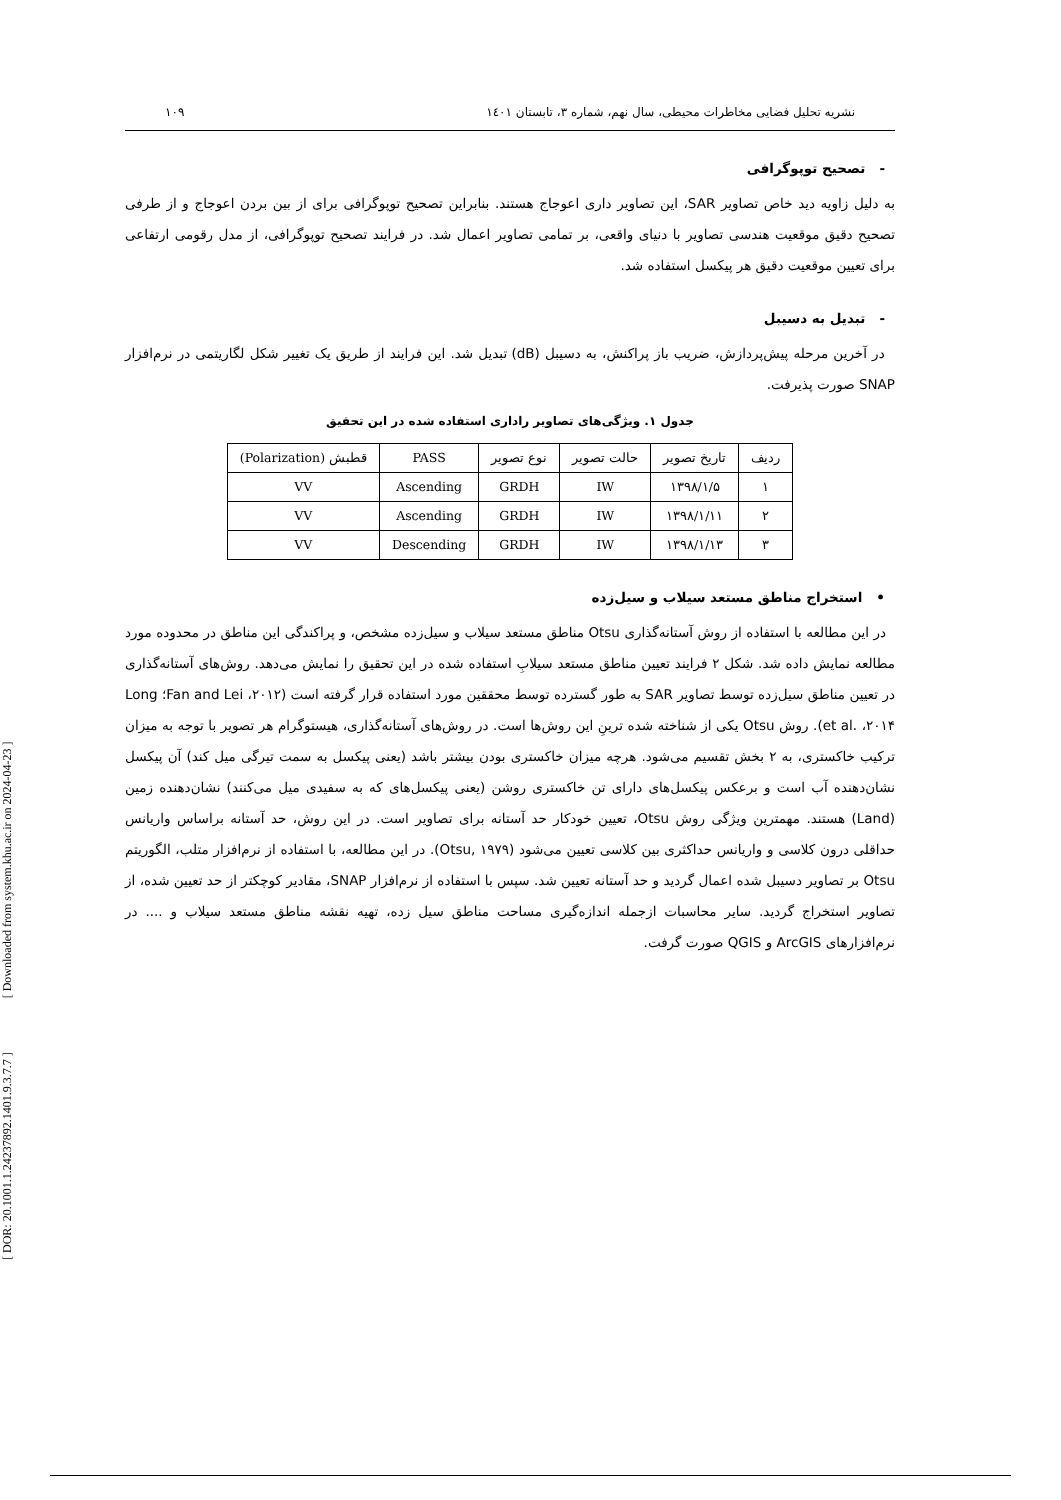نشریه تحلیل فضایی مخاطرات محیطی، سال نهم، شماره ۳، تابستان ۱٤۰۱ ۱۰۹
- تصحیح توپوگرافی
به دلیل زاویه دید خاص تصاویر SAR، این تصاویر داری اعوجاج هستند. بنابراین تصحیح توپوگرافی برای از بین بردن اعوجاج و از طرفی تصحیح دقیق موقعیت هندسی تصاویر با دنیای واقعی، بر تمامی تصاویر اعمال شد. در فرایند تصحیح توپوگرافی، از مدل رقومی ارتفاعی برای تعیین موقعیت دقیق هر پیکسل استفاده شد.
- تبدیل به دسیبل
در آخرین مرحله پیش‌پردازش، ضریب باز پراکنش، به دسیبل (dB) تبدیل شد. این فرایند از طریق یک تغییر شکل لگاریتمی در نرم‌افزار SNAP صورت پذیرفت.
جدول ۱. ویژگی‌های تصاویر راداری استفاده شده در این تحقیق
| ردیف | تاریخ تصویر | حالت تصویر | نوع تصویر | PASS | قطبش (Polarization) |
| --- | --- | --- | --- | --- | --- |
| ۱ | ۱۳۹۸/۱/۵ | IW | GRDH | Ascending | VV |
| ۲ | ۱۳۹۸/۱/۱۱ | IW | GRDH | Ascending | VV |
| ۳ | ۱۳۹۸/۱/۱۳ | IW | GRDH | Descending | VV |
• استخراج مناطق مستعد سیلاب و سیل‌زده
در این مطالعه با استفاده از روش آستانه‌گذاری Otsu مناطق مستعد سیلاب و سیل‌زده مشخص، و پراکندگی این مناطق در محدوده مورد مطالعه نمایش داده شد. شکل ۲ فرایند تعیین مناطق مستعد سیلابِ استفاده شده در این تحقیق را نمایش می‌دهد. روش‌های آستانه‌گذاری در تعیین مناطق سیل‌زده توسط تصاویر SAR به طور گسترده توسط محققین مورد استفاده قرار گرفته است (Fan and Lei ،۲۰۱۲؛ Long et al. ،۲۰۱۴). روش Otsu یکی از شناخته شده ترینِ این روش‌ها است. در روش‌های آستانه‌گذاری، هیستوگرام هر تصویر با توجه به میزان ترکیب خاکستری، به ۲ بخش تقسیم می‌شود. هرچه میزان خاکستری بودن بیشتر باشد (یعنی پیکسل به سمت تیرگی میل کند) آن پیکسل نشان‌دهنده آب است و برعکس پیکسل‌های دارای تن خاکستری روشن (یعنی پیکسل‌های که به سفیدی میل می‌کنند) نشان‌دهنده زمین (Land) هستند. مهمترین ویژگی روش Otsu، تعیین خودکار حد آستانه برای تصاویر است. در این روش، حد آستانه براساس واریانس حداقلی درون کلاسی و واریانس حداکثری بین کلاسی تعیین می‌شود (Otsu, ۱۹۷۹). در این مطالعه، با استفاده از نرم‌افزار متلب، الگوریتم Otsu بر تصاویر دسیبل شده اعمال گردید و حد آستانه تعیین شد. سپس با استفاده از نرم‌افزار SNAP، مقادیر کوچکتر از حد تعیین شده، از تصاویر استخراج گردید. سایر محاسبات ازجمله اندازه‌گیری مساحت مناطق سیل زده، تهیه نقشه مناطق مستعد سیلاب و .... در نرم‌افزارهای ArcGIS و QGIS صورت گرفت.
[ DOR: 20.1001.1.24237892.1401.9.3.7.7 ] [ Downloaded from system.khu.ac.ir on 2024-04-23 ]